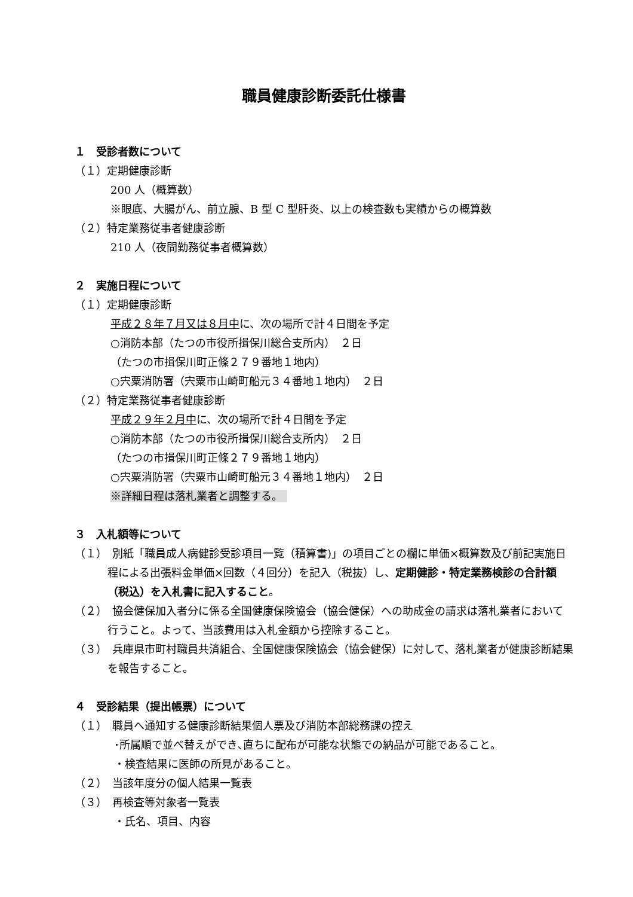職員健康診断委託仕様書
１　受診者数について
（１）定期健康診断
200 人（概算数）
※眼底、大腸がん、前立腺、B 型 C 型肝炎、以上の検査数も実績からの概算数
（２）特定業務従事者健康診断
210 人（夜間勤務従事者概算数）
２　実施日程について
（１）定期健康診断
平成２８年７月又は８月中に、次の場所で計４日間を予定
○消防本部（たつの市役所揖保川総合支所内）　２日
（たつの市揖保川町正條２７９番地１地内）
○宍粟消防署（宍粟市山崎町船元３４番地１地内）　２日
（２）特定業務従事者健康診断
平成２９年２月中に、次の場所で計４日間を予定
○消防本部（たつの市役所揖保川総合支所内）　２日
（たつの市揖保川町正條２７９番地１地内）
○宍粟消防署（宍粟市山崎町船元３４番地１地内）　２日
※詳細日程は落札業者と調整する。
３　入札額等について
（１）　別紙「職員成人病健診受診項目一覧（積算書)」の項目ごとの欄に単価×概算数及び前記実施日程による出張料金単価×回数（４回分）を記入（税抜）し、定期健診・特定業務検診の合計額（税込）を入札書に記入すること。
（２）　協会健保加入者分に係る全国健康保険協会（協会健保）への助成金の請求は落札業者において行うこと。よって、当該費用は入札金額から控除すること。
（３）　兵庫県市町村職員共済組合、全国健康保険協会（協会健保）に対して、落札業者が健康診断結果を報告すること。
４　受診結果（提出帳票）について
（１）　職員へ通知する健康診断結果個人票及び消防本部総務課の控え
･所属順で並べ替えができ､直ちに配布が可能な状態での納品が可能であること。
・検査結果に医師の所見があること。
（２）　当該年度分の個人結果一覧表
（３）　再検査等対象者一覧表
・氏名、項目、内容